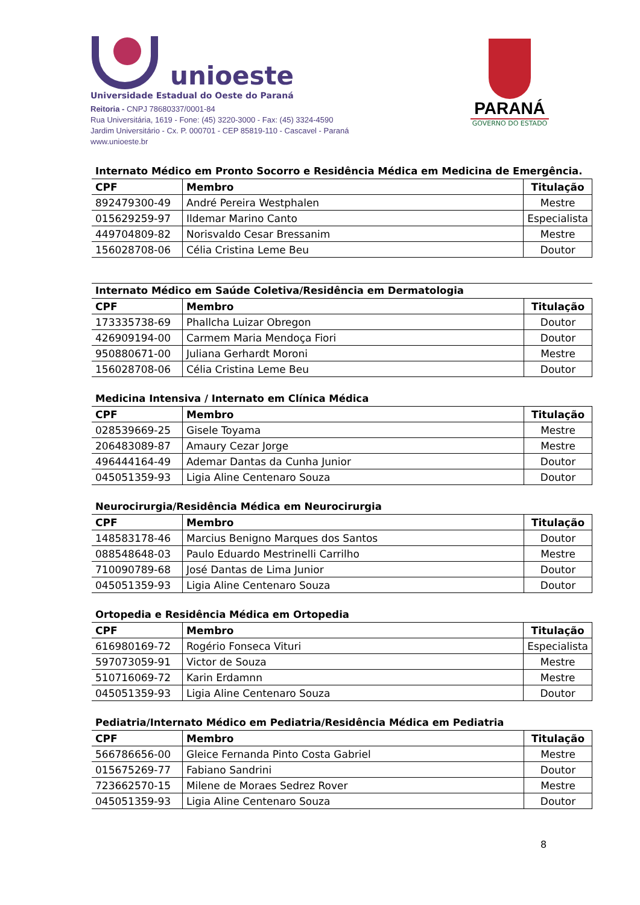unioeste
Universidade Estadual do Oeste do Paraná
Reitoria - CNPJ 78680337/0001-84
Rua Universitária, 1619 - Fone: (45) 3220-3000 - Fax: (45) 3324-4590
Jardim Universitário - Cx. P. 000701 - CEP 85819-110 - Cascavel - Paraná
www.unioeste.br
PARANÁ
GOVERNO DO ESTADO
Internato Médico em Pronto Socorro e Residência Médica em Medicina de Emergência.
| CPF | Membro | Titulação |
| --- | --- | --- |
| 892479300-49 | André Pereira Westphalen | Mestre |
| 015629259-97 | Ildemar Marino Canto | Especialista |
| 449704809-82 | Norisvaldo Cesar Bressanim | Mestre |
| 156028708-06 | Célia Cristina Leme Beu | Doutor |
Internato Médico em Saúde Coletiva/Residência em Dermatologia
| CPF | Membro | Titulação |
| --- | --- | --- |
| 173335738-69 | Phallcha Luizar Obregon | Doutor |
| 426909194-00 | Carmem Maria Mendoça Fiori | Doutor |
| 950880671-00 | Juliana Gerhardt Moroni | Mestre |
| 156028708-06 | Célia Cristina Leme Beu | Doutor |
Medicina Intensiva / Internato em Clínica Médica
| CPF | Membro | Titulação |
| --- | --- | --- |
| 028539669-25 | Gisele Toyama | Mestre |
| 206483089-87 | Amaury Cezar Jorge | Mestre |
| 496444164-49 | Ademar Dantas da Cunha Junior | Doutor |
| 045051359-93 | Ligia Aline Centenaro Souza | Doutor |
Neurocirurgia/Residência Médica em Neurocirurgia
| CPF | Membro | Titulação |
| --- | --- | --- |
| 148583178-46 | Marcius Benigno Marques dos Santos | Doutor |
| 088548648-03 | Paulo Eduardo Mestrinelli Carrilho | Mestre |
| 710090789-68 | José Dantas de Lima Junior | Doutor |
| 045051359-93 | Ligia Aline Centenaro Souza | Doutor |
Ortopedia e Residência Médica em Ortopedia
| CPF | Membro | Titulação |
| --- | --- | --- |
| 616980169-72 | Rogério Fonseca Vituri | Especialista |
| 597073059-91 | Victor de Souza | Mestre |
| 510716069-72 | Karin Erdamnn | Mestre |
| 045051359-93 | Ligia Aline Centenaro Souza | Doutor |
Pediatria/Internato Médico em Pediatria/Residência Médica em Pediatria
| CPF | Membro | Titulação |
| --- | --- | --- |
| 566786656-00 | Gleice Fernanda Pinto Costa Gabriel | Mestre |
| 015675269-77 | Fabiano Sandrini | Doutor |
| 723662570-15 | Milene de Moraes Sedrez Rover | Mestre |
| 045051359-93 | Ligia Aline Centenaro Souza | Doutor |
8